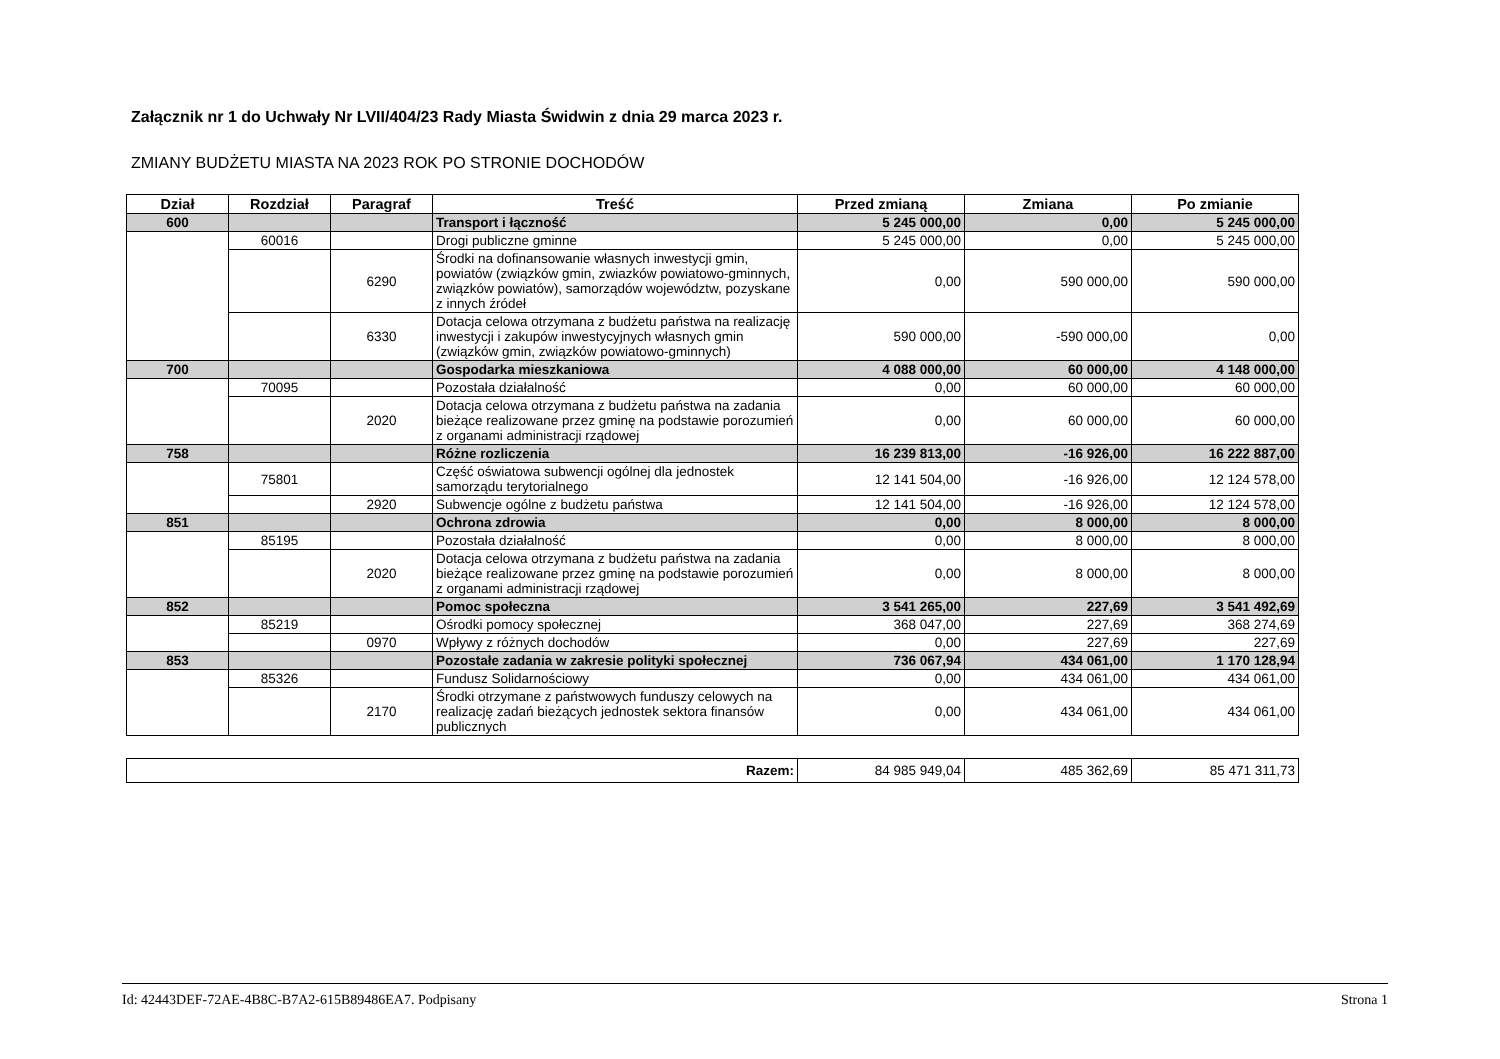Załącznik nr 1 do Uchwały Nr LVII/404/23 Rady Miasta Świdwin z dnia 29 marca 2023 r.
ZMIANY BUDŻETU MIASTA NA 2023 ROK PO STRONIE DOCHODÓW
| Dział | Rozdział | Paragraf | Treść | Przed zmianą | Zmiana | Po zmianie |
| --- | --- | --- | --- | --- | --- | --- |
| 600 | | | Transport i łączność | 5 245 000,00 | 0,00 | 5 245 000,00 |
| | 60016 | | Drogi publiczne gminne | 5 245 000,00 | 0,00 | 5 245 000,00 |
| | | 6290 | Środki na dofinansowanie własnych inwestycji gmin, powiatów (związków gmin, zwiazków powiatowo-gminnych, związków powiatów), samorządów województw, pozyskane z innych źródeł | 0,00 | 590 000,00 | 590 000,00 |
| | | 6330 | Dotacja celowa otrzymana z budżetu państwa na realizację inwestycji i zakupów inwestycyjnych własnych gmin (związków gmin, związków powiatowo-gminnych) | 590 000,00 | -590 000,00 | 0,00 |
| 700 | | | Gospodarka mieszkaniowa | 4 088 000,00 | 60 000,00 | 4 148 000,00 |
| | 70095 | | Pozostała działalność | 0,00 | 60 000,00 | 60 000,00 |
| | | 2020 | Dotacja celowa otrzymana z budżetu państwa na zadania bieżące realizowane przez gminę na podstawie porozumień z organami administracji rządowej | 0,00 | 60 000,00 | 60 000,00 |
| 758 | | | Różne rozliczenia | 16 239 813,00 | -16 926,00 | 16 222 887,00 |
| | 75801 | | Część oświatowa subwencji ogólnej dla jednostek samorządu terytorialnego | 12 141 504,00 | -16 926,00 | 12 124 578,00 |
| | | 2920 | Subwencje ogólne z budżetu państwa | 12 141 504,00 | -16 926,00 | 12 124 578,00 |
| 851 | | | Ochrona zdrowia | 0,00 | 8 000,00 | 8 000,00 |
| | 85195 | | Pozostała działalność | 0,00 | 8 000,00 | 8 000,00 |
| | | 2020 | Dotacja celowa otrzymana z budżetu państwa na zadania bieżące realizowane przez gminę na podstawie porozumień z organami administracji rządowej | 0,00 | 8 000,00 | 8 000,00 |
| 852 | | | Pomoc społeczna | 3 541 265,00 | 227,69 | 3 541 492,69 |
| | 85219 | | Ośrodki pomocy społecznej | 368 047,00 | 227,69 | 368 274,69 |
| | | 0970 | Wpływy z różnych dochodów | 0,00 | 227,69 | 227,69 |
| 853 | | | Pozostałe zadania w zakresie polityki społecznej | 736 067,94 | 434 061,00 | 1 170 128,94 |
| | 85326 | | Fundusz Solidarnościowy | 0,00 | 434 061,00 | 434 061,00 |
| | | 2170 | Środki otrzymane z państwowych funduszy celowych na realizację zadań bieżących jednostek sektora finansów publicznych | 0,00 | 434 061,00 | 434 061,00 |
| Razem: | 84 985 949,04 | 485 362,69 | 85 471 311,73 |
Id: 42443DEF-72AE-4B8C-B7A2-615B89486EA7. Podpisany Strona 1